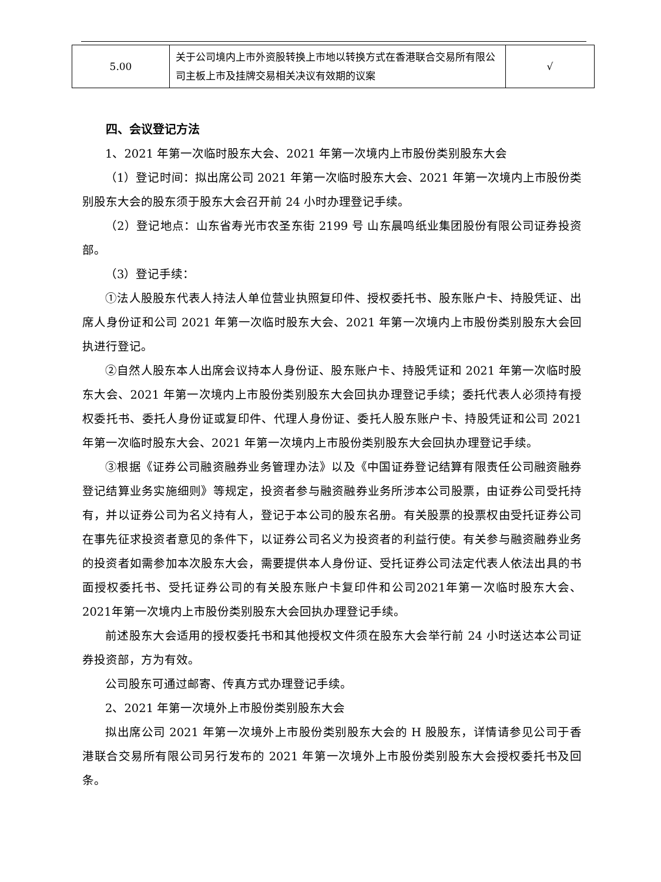| 5.00 | 关于公司境内上市外资股转换上市地以转换方式在香港联合交易所有限公司主板上市及挂牌交易相关决议有效期的议案 | √ |
四、会议登记方法
1、2021 年第一次临时股东大会、2021 年第一次境内上市股份类别股东大会
（1）登记时间：拟出席公司 2021 年第一次临时股东大会、2021 年第一次境内上市股份类别股东大会的股东须于股东大会召开前 24 小时办理登记手续。
（2）登记地点：山东省寿光市农圣东街 2199 号 山东晨鸣纸业集团股份有限公司证券投资部。
（3）登记手续：
①法人股股东代表人持法人单位营业执照复印件、授权委托书、股东账户卡、持股凭证、出席人身份证和公司 2021 年第一次临时股东大会、2021 年第一次境内上市股份类别股东大会回执进行登记。
②自然人股东本人出席会议持本人身份证、股东账户卡、持股凭证和 2021 年第一次临时股东大会、2021 年第一次境内上市股份类别股东大会回执办理登记手续；委托代表人必须持有授权委托书、委托人身份证或复印件、代理人身份证、委托人股东账户卡、持股凭证和公司 2021 年第一次临时股东大会、2021 年第一次境内上市股份类别股东大会回执办理登记手续。
③根据《证券公司融资融券业务管理办法》以及《中国证券登记结算有限责任公司融资融券登记结算业务实施细则》等规定，投资者参与融资融券业务所涉本公司股票，由证券公司受托持有，并以证券公司为名义持有人，登记于本公司的股东名册。有关股票的投票权由受托证券公司在事先征求投资者意见的条件下，以证券公司名义为投资者的利益行使。有关参与融资融券业务的投资者如需参加本次股东大会，需要提供本人身份证、受托证券公司法定代表人依法出具的书面授权委托书、受托证券公司的有关股东账户卡复印件和公司2021年第一次临时股东大会、2021年第一次境内上市股份类别股东大会回执办理登记手续。
前述股东大会适用的授权委托书和其他授权文件须在股东大会举行前 24 小时送达本公司证券投资部，方为有效。
公司股东可通过邮寄、传真方式办理登记手续。
2、2021 年第一次境外上市股份类别股东大会
拟出席公司 2021 年第一次境外上市股份类别股东大会的 H 股股东，详情请参见公司于香港联合交易所有限公司另行发布的 2021 年第一次境外上市股份类别股东大会授权委托书及回条。